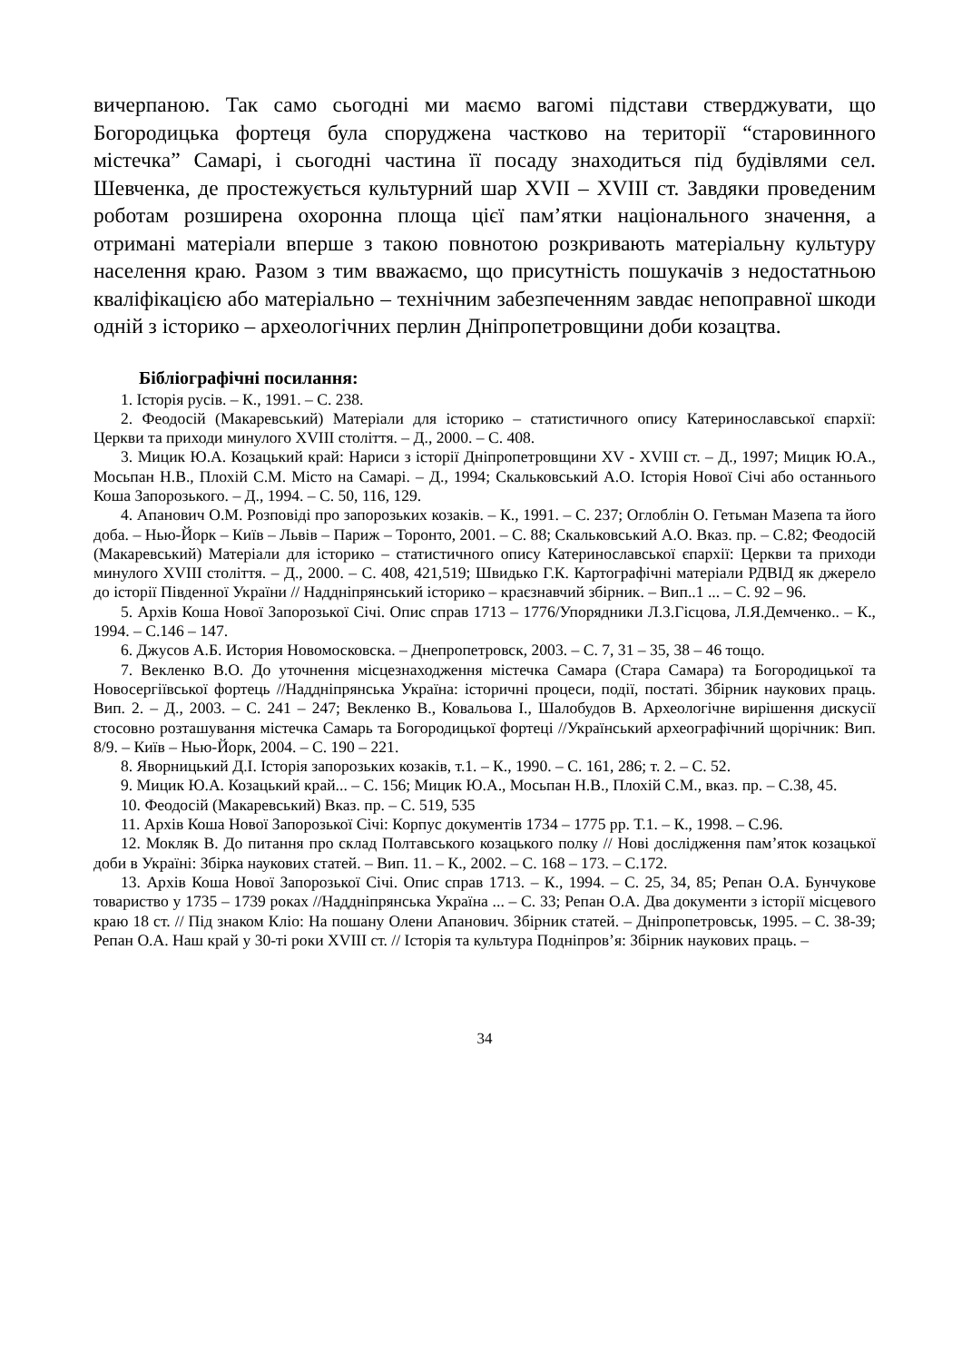вичерпаною. Так само сьогодні ми маємо вагомі підстави стверджувати, що Богородицька фортеця була споруджена частково на території “старовинного містечка” Самарі, і сьогодні частина її посаду знаходиться під будівлями сел. Шевченка, де простежується культурний шар XVII – XVIII ст. Завдяки проведеним роботам розширена охоронна площа цієї пам’ятки національного значення, а отримані матеріали вперше з такою повнотою розкривають матеріальну культуру населення краю. Разом з тим вважаємо, що присутність пошукачів з недостатньою кваліфікацією або матеріально – технічним забезпеченням завдає непоправної шкоди одній з історико – археологічних перлин Дніпропетровщини доби козацтва.
Бібліографічні посилання:
1. Історія русів. – К., 1991. – С. 238.
2. Феодосій (Макаревський) Матеріали для історико – статистичного опису Катеринославської єпархії: Церкви та приходи минулого XVIII століття. – Д., 2000. – С. 408.
3. Мицик Ю.А. Козацький край: Нариси з історії Дніпропетровщини XV - XVIII ст. – Д., 1997; Мицик Ю.А., Мосьпан Н.В., Плохій С.М. Місто на Самарі. – Д., 1994; Скальковський А.О. Історія Нової Січі або останнього Коша Запорозького. – Д., 1994. – С. 50, 116, 129.
4. Апанович О.М. Розповіді про запорозьких козаків. – К., 1991. – С. 237; Оглоблін О. Гетьман Мазепа та його доба. – Нью-Йорк – Київ – Львів – Париж – Торонто, 2001. – С. 88; Скальковський А.О. Вказ. пр. – С.82; Феодосій (Макаревський) Матеріали для історико – статистичного опису Катеринославської єпархії: Церкви та приходи минулого XVIII століття. – Д., 2000. – С. 408, 421,519; Швидько Г.К. Картографічні матеріали РДВІД як джерело до історії Південної України // Наддніпрянський історико – краєзнавчий збірник. – Вип..1 ... – С. 92 – 96.
5. Архів Коша Нової Запорозької Січі. Опис справ 1713 – 1776/Упорядники Л.З.Гісцова, Л.Я.Демченко.. – К., 1994. – С.146 – 147.
6. Джусов А.Б. История Новомосковска. – Днепропетровск, 2003. – С. 7, 31 – 35, 38 – 46 тощо.
7. Векленко В.О. До уточнення місцезнаходження містечка Самара (Стара Самара) та Богородицької та Новосергіївської фортець //Наддніпрянська Україна: історичні процеси, події, постаті. Збірник наукових праць. Вип. 2. – Д., 2003. – С. 241 – 247; Векленко В., Ковальова І., Шалобудов В. Археологічне вирішення дискусії стосовно розташування містечка Самарь та Богородицької фортеці //Український археографічний щорічник: Вип. 8/9. – Київ – Нью-Йорк, 2004. – С. 190 – 221.
8. Яворницький Д.І. Історія запорозьких козаків, т.1. – К., 1990. – С. 161, 286; т. 2. – С. 52.
9. Мицик Ю.А. Козацький край... – С. 156; Мицик Ю.А., Мосьпан Н.В., Плохій С.М., вказ. пр. – С.38, 45.
10. Феодосій (Макаревський) Вказ. пр. – С. 519, 535
11. Архів Коша Нової Запорозької Січі: Корпус документів 1734 – 1775 рр. Т.1. – К., 1998. – С.96.
12. Мокляк В. До питання про склад Полтавського козацького полку // Нові дослідження пам’яток козацької доби в Україні: Збірка наукових статей. – Вип. 11. – К., 2002. – С. 168 – 173. – С.172.
13. Архів Коша Нової Запорозької Січі. Опис справ 1713. – К., 1994. – С. 25, 34, 85; Репан О.А. Бунчукове товариство у 1735 – 1739 роках //Наддніпрянська Україна ... – С. 33; Репан О.А. Два документи з історії місцевого краю 18 ст. // Під знаком Кліо: На пошану Олени Апанович. Збірник статей. – Дніпропетровськ, 1995. – С. 38-39; Репан О.А. Наш край у 30-ті роки XVIII ст. // Історія та культура Подніпров’я: Збірник наукових праць. –
34